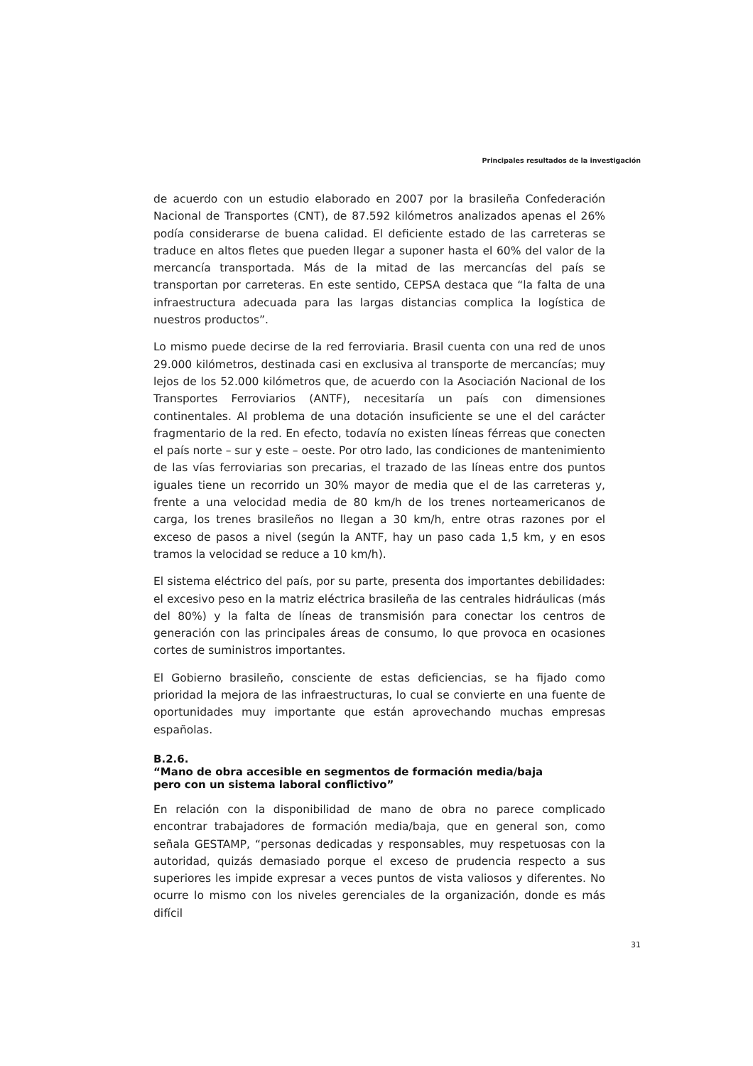Principales resultados de la investigación
de acuerdo con un estudio elaborado en 2007 por la brasileña Confederación Nacional de Transportes (CNT), de 87.592 kilómetros analizados apenas el 26% podía considerarse de buena calidad. El deficiente estado de las carreteras se traduce en altos fletes que pueden llegar a suponer hasta el 60% del valor de la mercancía transportada. Más de la mitad de las mercancías del país se transportan por carreteras. En este sentido, CEPSA destaca que “la falta de una infraestructura adecuada para las largas distancias complica la logística de nuestros productos”.
Lo mismo puede decirse de la red ferroviaria. Brasil cuenta con una red de unos 29.000 kilómetros, destinada casi en exclusiva al transporte de mercancías; muy lejos de los 52.000 kilómetros que, de acuerdo con la Asociación Nacional de los Transportes Ferroviarios (ANTF), necesitaría un país con dimensiones continentales. Al problema de una dotación insuficiente se une el del carácter fragmentario de la red. En efecto, todavía no existen líneas férreas que conecten el país norte – sur y este – oeste. Por otro lado, las condiciones de mantenimiento de las vías ferroviarias son precarias, el trazado de las líneas entre dos puntos iguales tiene un recorrido un 30% mayor de media que el de las carreteras y, frente a una velocidad media de 80 km/h de los trenes norteamericanos de carga, los trenes brasileños no llegan a 30 km/h, entre otras razones por el exceso de pasos a nivel (según la ANTF, hay un paso cada 1,5 km, y en esos tramos la velocidad se reduce a 10 km/h).
El sistema eléctrico del país, por su parte, presenta dos importantes debilidades: el excesivo peso en la matriz eléctrica brasileña de las centrales hidráulicas (más del 80%) y la falta de líneas de transmisión para conectar los centros de generación con las principales áreas de consumo, lo que provoca en ocasiones cortes de suministros importantes.
El Gobierno brasileño, consciente de estas deficiencias, se ha fijado como prioridad la mejora de las infraestructuras, lo cual se convierte en una fuente de oportunidades muy importante que están aprovechando muchas empresas españolas.
B.2.6.
“Mano de obra accesible en segmentos de formación media/baja
pero con un sistema laboral conflictivo”
En relación con la disponibilidad de mano de obra no parece complicado encontrar trabajadores de formación media/baja, que en general son, como señala GESTAMP, “personas dedicadas y responsables, muy respetuosas con la autoridad, quizás demasiado porque el exceso de prudencia respecto a sus superiores les impide expresar a veces puntos de vista valiosos y diferentes. No ocurre lo mismo con los niveles gerenciales de la organización, donde es más difícil
31